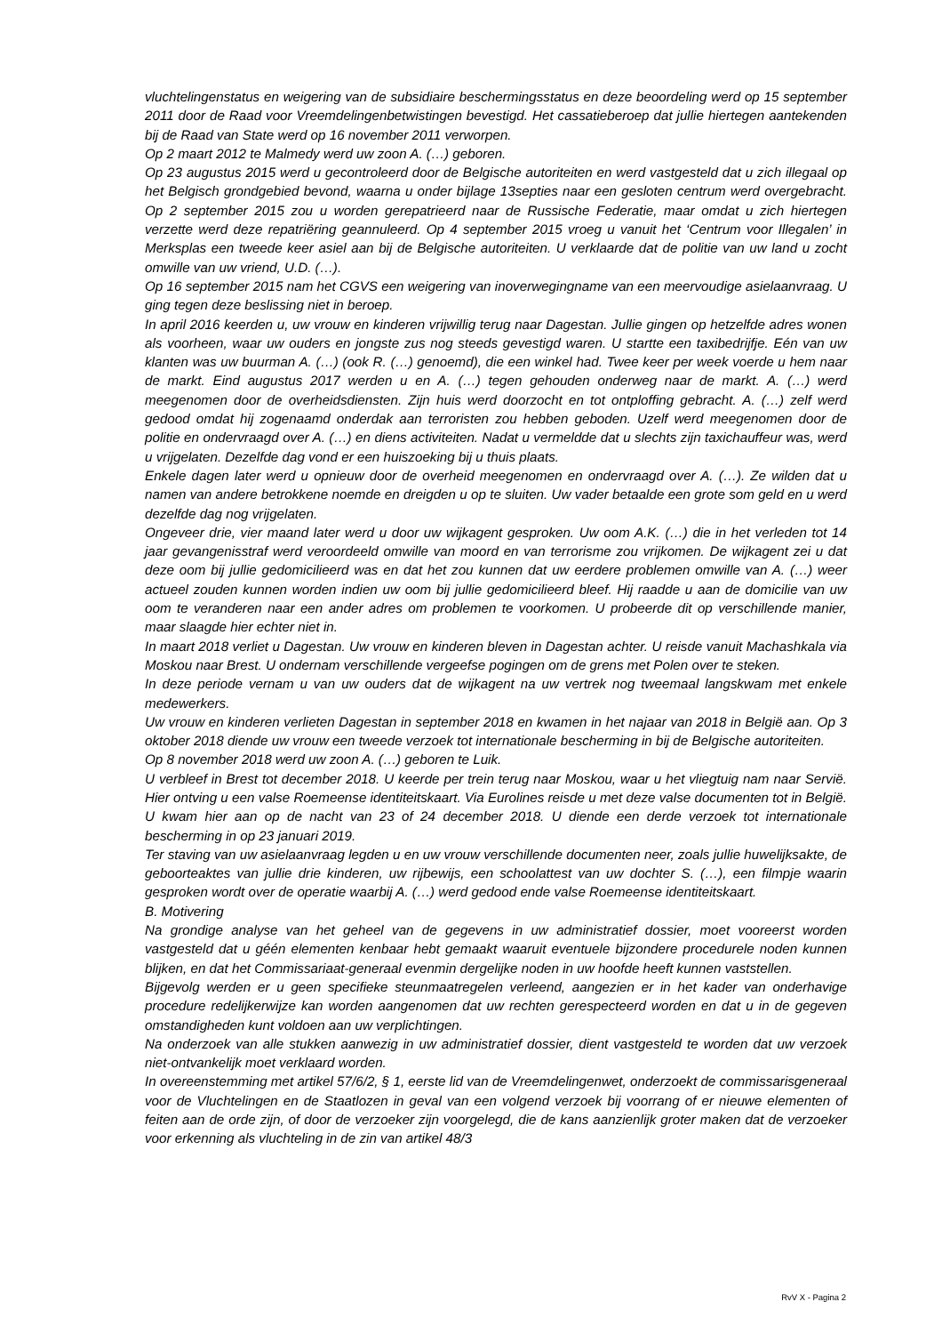vluchtelingenstatus en weigering van de subsidiaire beschermingsstatus en deze beoordeling werd op 15 september 2011 door de Raad voor Vreemdelingenbetwistingen bevestigd. Het cassatieberoep dat jullie hiertegen aantekenden bij de Raad van State werd op 16 november 2011 verworpen.
Op 2 maart 2012 te Malmedy werd uw zoon A. (…) geboren.
Op 23 augustus 2015 werd u gecontroleerd door de Belgische autoriteiten en werd vastgesteld dat u zich illegaal op het Belgisch grondgebied bevond, waarna u onder bijlage 13septies naar een gesloten centrum werd overgebracht. Op 2 september 2015 zou u worden gerepatrieerd naar de Russische Federatie, maar omdat u zich hiertegen verzette werd deze repatriëring geannuleerd. Op 4 september 2015 vroeg u vanuit het ‘Centrum voor Illegalen’ in Merksplas een tweede keer asiel aan bij de Belgische autoriteiten. U verklaarde dat de politie van uw land u zocht omwille van uw vriend, U.D. (…).
Op 16 september 2015 nam het CGVS een weigering van inoverwegingname van een meervoudige asielaanvraag. U ging tegen deze beslissing niet in beroep.
In april 2016 keerden u, uw vrouw en kinderen vrijwillig terug naar Dagestan. Jullie gingen op hetzelfde adres wonen als voorheen, waar uw ouders en jongste zus nog steeds gevestigd waren. U startte een taxibedrijfje. Eén van uw klanten was uw buurman A. (…) (ook R. (…) genoemd), die een winkel had. Twee keer per week voerde u hem naar de markt. Eind augustus 2017 werden u en A. (…) tegen gehouden onderweg naar de markt. A. (…) werd meegenomen door de overheidsdiensten. Zijn huis werd doorzocht en tot ontploffing gebracht. A. (…) zelf werd gedood omdat hij zogenaamd onderdak aan terroristen zou hebben geboden. Uzelf werd meegenomen door de politie en ondervraagd over A. (…) en diens activiteiten. Nadat u vermeldde dat u slechts zijn taxichauffeur was, werd u vrijgelaten. Dezelfde dag vond er een huiszoeking bij u thuis plaats.
Enkele dagen later werd u opnieuw door de overheid meegenomen en ondervraagd over A. (…). Ze wilden dat u namen van andere betrokkene noemde en dreigden u op te sluiten. Uw vader betaalde een grote som geld en u werd dezelfde dag nog vrijgelaten.
Ongeveer drie, vier maand later werd u door uw wijkagent gesproken. Uw oom A.K. (…) die in het verleden tot 14 jaar gevangenisstraf werd veroordeeld omwille van moord en van terrorisme zou vrijkomen. De wijkagent zei u dat deze oom bij jullie gedomicilieerd was en dat het zou kunnen dat uw eerdere problemen omwille van A. (…) weer actueel zouden kunnen worden indien uw oom bij jullie gedomicilieerd bleef. Hij raadde u aan de domicilie van uw oom te veranderen naar een ander adres om problemen te voorkomen. U probeerde dit op verschillende manier, maar slaagde hier echter niet in.
In maart 2018 verliet u Dagestan. Uw vrouw en kinderen bleven in Dagestan achter. U reisde vanuit Machashkala via Moskou naar Brest. U ondernam verschillende vergeefse pogingen om de grens met Polen over te steken.
In deze periode vernam u van uw ouders dat de wijkagent na uw vertrek nog tweemaal langskwam met enkele medewerkers.
Uw vrouw en kinderen verlieten Dagestan in september 2018 en kwamen in het najaar van 2018 in België aan. Op 3 oktober 2018 diende uw vrouw een tweede verzoek tot internationale bescherming in bij de Belgische autoriteiten.
Op 8 november 2018 werd uw zoon A. (…) geboren te Luik.
U verbleef in Brest tot december 2018. U keerde per trein terug naar Moskou, waar u het vliegtuig nam naar Servië. Hier ontving u een valse Roemeense identiteitskaart. Via Eurolines reisde u met deze valse documenten tot in België. U kwam hier aan op de nacht van 23 of 24 december 2018. U diende een derde verzoek tot internationale bescherming in op 23 januari 2019.
Ter staving van uw asielaanvraag legden u en uw vrouw verschillende documenten neer, zoals jullie huwelijksakte, de geboorteaktes van jullie drie kinderen, uw rijbewijs, een schoolattest van uw dochter S. (…), een filmpje waarin gesproken wordt over de operatie waarbij A. (…) werd gedood ende valse Roemeense identiteitskaart.
B. Motivering
Na grondige analyse van het geheel van de gegevens in uw administratief dossier, moet vooreerst worden vastgesteld dat u géén elementen kenbaar hebt gemaakt waaruit eventuele bijzondere procedurele noden kunnen blijken, en dat het Commissariaat-generaal evenmin dergelijke noden in uw hoofde heeft kunnen vaststellen.
Bijgevolg werden er u geen specifieke steunmaatregelen verleend, aangezien er in het kader van onderhavige procedure redelijkerwijze kan worden aangenomen dat uw rechten gerespecteerd worden en dat u in de gegeven omstandigheden kunt voldoen aan uw verplichtingen.
Na onderzoek van alle stukken aanwezig in uw administratief dossier, dient vastgesteld te worden dat uw verzoek niet-ontvankelijk moet verklaard worden.
In overeenstemming met artikel 57/6/2, § 1, eerste lid van de Vreemdelingenwet, onderzoekt de commissarisgeneraal voor de Vluchtelingen en de Staatlozen in geval van een volgend verzoek bij voorrang of er nieuwe elementen of feiten aan de orde zijn, of door de verzoeker zijn voorgelegd, die de kans aanzienlijk groter maken dat de verzoeker voor erkenning als vluchteling in de zin van artikel 48/3
RvV X - Pagina 2